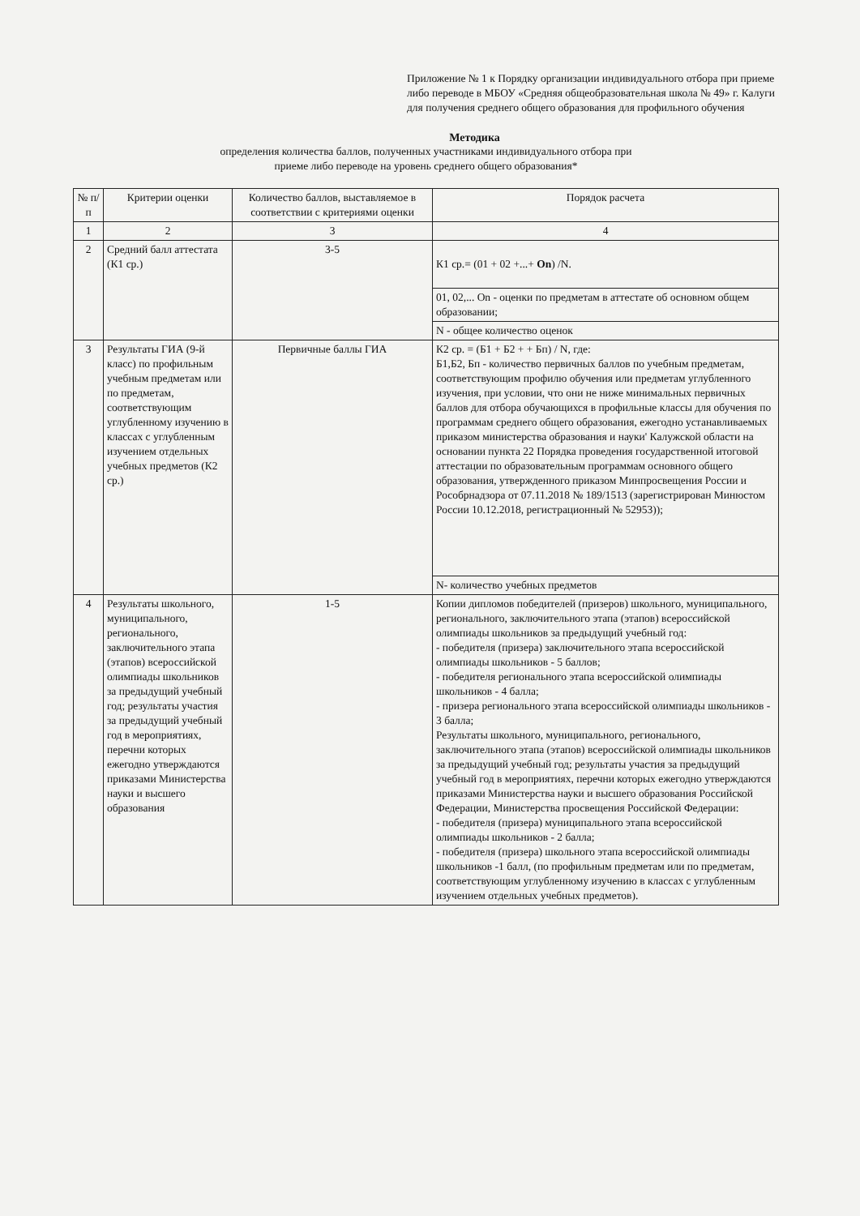Приложение № 1 к Порядку организации индивидуального отбора при приеме либо переводе в МБОУ «Средняя общеобразовательная школа № 49» г. Калуги для получения среднего общего образования для профильного обучения
Методика
определения количества баллов, полученных участниками индивидуального отбора при
приеме либо переводе на уровень среднего общего образования*
| № п/п | Критерии оценки | Количество баллов, выставляемое в соответствии с критериями оценки | Порядок расчета |
| --- | --- | --- | --- |
| 1 | 2 | 3 | 4 |
| 2 | Средний балл аттестата (К1 ср.) | 3-5 | К1 ср.= (01 + 02 +...+ On ) /N. |
| | | | 01, 02,... On - оценки по предметам в аттестате об основном общем образовании; |
| | | | N - общее количество оценок |
| 3 | Результаты ГИА (9-й класс) по профильным учебным предметам или по предметам, соответствующим углубленному изучению в классах с углубленным изучением отдельных учебных предметов (К2 ср.) | Первичные баллы ГИА | К2 ср. = (Б1 + Б2 + + Бп) / N, где: Б1,Б2, Бп - количество первичных баллов по учебным предметам, соответствующим профилю обучения или предметам углубленного изучения, при условии, что они не ниже минимальных первичных баллов для отбора обучающихся в профильные классы для обучения по программам среднего общего образования, ежегодно устанавливаемых приказом министерства образования и науки' Калужской области на основании пункта 22 Порядка проведения государственной итоговой аттестации по образовательным программам основного общего образования, утвержденного приказом Минпросвещения России и Рособрнадзора от 07.11.2018 № 189/1513 (зарегистрирован Минюстом России 10.12.2018, регистрационный № 52953)); |
| | | | N- количество учебных предметов |
| 4 | Результаты школьного, муниципального, регионального, заключительного этапа (этапов) всероссийской олимпиады школьников за предыдущий учебный год; результаты участия за предыдущий учебный год в мероприятиях, перечни которых ежегодно утверждаются приказами Министерства науки и высшего образования | 1-5 | Копии дипломов победителей (призеров) школьного, муниципального, регионального, заключительного этапа (этапов) всероссийской олимпиады школьников за предыдущий учебный год: - победителя (призера) заключительного этапа всероссийской олимпиады школьников - 5 баллов; - победителя регионального этапа всероссийской олимпиады школьников - 4 балла; - призера регионального этапа всероссийской олимпиады школьников - 3 балла; Результаты школьного, муниципального, регионального, заключительного этапа (этапов) всероссийской олимпиады школьников за предыдущий учебный год; результаты участия за предыдущий учебный год в мероприятиях, перечни которых ежегодно утверждаются приказами Министерства науки и высшего образования Российской Федерации, Министерства просвещения Российской Федерации: - победителя (призера) муниципального этапа всероссийской олимпиады школьников - 2 балла; - победителя (призера) школьного этапа всероссийской олимпиады школьников -1 балл, (по профильным предметам или по предметам, соответствующим углубленному изучению в классах с углубленным изучением отдельных учебных предметов). |